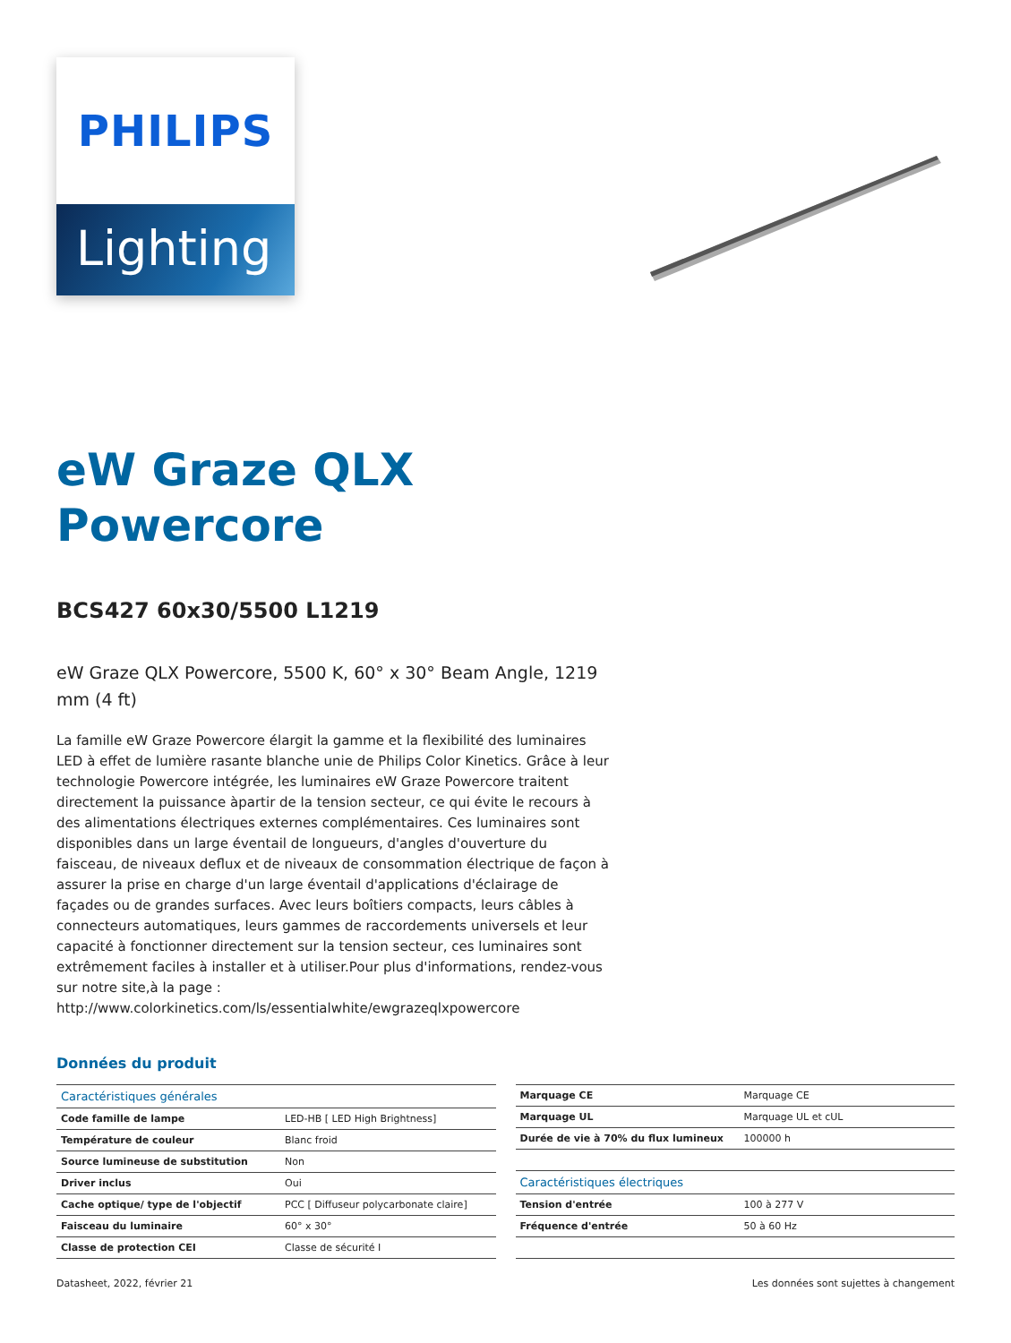PHILIPS
Lighting
eW Graze QLX
Powercore
BCS427 60x30/5500 L1219
eW Graze QLX Powercore, 5500 K, 60° x 30° Beam Angle, 1219 mm (4 ft)
La famille eW Graze Powercore élargit la gamme et la flexibilité des luminaires LED à effet de lumière rasante blanche unie de Philips Color Kinetics. Grâce à leur technologie Powercore intégrée, les luminaires eW Graze Powercore traitent directement la puissance àpartir de la tension secteur, ce qui évite le recours à des alimentations électriques externes complémentaires. Ces luminaires sont disponibles dans un large éventail de longueurs, d'angles d'ouverture du faisceau, de niveaux deflux et de niveaux de consommation électrique de façon à assurer la prise en charge d'un large éventail d'applications d'éclairage de façades ou de grandes surfaces. Avec leurs boîtiers compacts, leurs câbles à connecteurs automatiques, leurs gammes de raccordements universels et leur capacité à fonctionner directement sur la tension secteur, ces luminaires sont extrêmement faciles à installer et à utiliser.Pour plus d'informations, rendez-vous sur notre site,à la page : http://www.colorkinetics.com/ls/essentialwhite/ewgrazeqlxpowercore
Données du produit
| Caractéristiques générales | |
| --- | --- |
| Code famille de lampe | LED-HB [ LED High Brightness] |
| Température de couleur | Blanc froid |
| Source lumineuse de substitution | Non |
| Driver inclus | Oui |
| Cache optique/ type de l'objectif | PCC [ Diffuseur polycarbonate claire] |
| Faisceau du luminaire | 60° x 30° |
| Classe de protection CEI | Classe de sécurité I |
| Marquage CE | Marquage CE |
| Marquage UL | Marquage UL et cUL |
| Durée de vie à 70% du flux lumineux | 100000 h |
| Caractéristiques électriques | |
| Tension d'entrée | 100 à 277 V |
| Fréquence d'entrée | 50 à 60 Hz |
Datasheet, 2022, février 21 Les données sont sujettes à changement